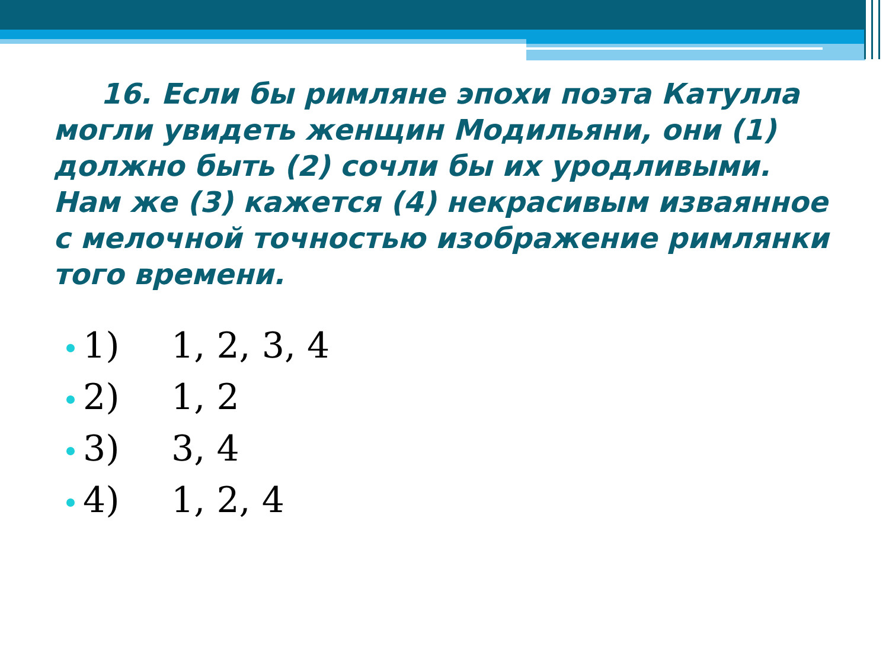16. Если бы римляне эпохи поэта Катулла могли увидеть женщин Модильяни, они (1) должно быть (2) сочли бы их уродливыми. Нам же (3) кажется (4) некрасивым изваянное с мелочной точностью изображение римлянки того времени.
1) 1, 2, 3, 4
2) 1, 2
3) 3, 4
4) 1, 2, 4